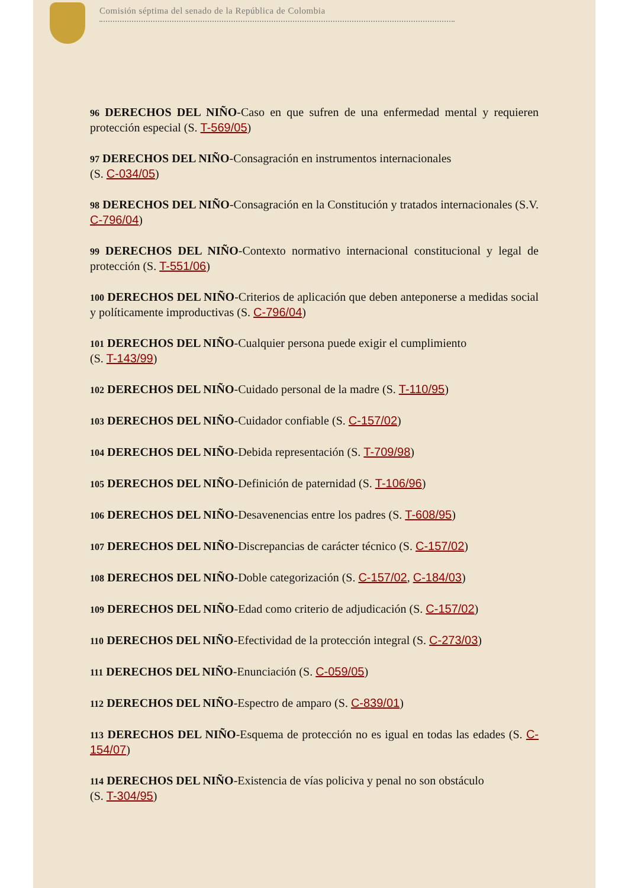Comisión séptima del senado de la República de Colombia
96 DERECHOS DEL NIÑO-Caso en que sufren de una enfermedad mental y requieren protección especial (S. T-569/05)
97 DERECHOS DEL NIÑO-Consagración en instrumentos internacionales
(S. C-034/05)
98 DERECHOS DEL NIÑO-Consagración en la Constitución y tratados internacionales (S.V. C-796/04)
99 DERECHOS DEL NIÑO-Contexto normativo internacional constitucional y legal de protección (S. T-551/06)
100 DERECHOS DEL NIÑO-Criterios de aplicación que deben anteponerse a medidas social y políticamente improductivas (S. C-796/04)
101 DERECHOS DEL NIÑO-Cualquier persona puede exigir el cumplimiento
(S. T-143/99)
102 DERECHOS DEL NIÑO-Cuidado personal de la madre (S. T-110/95)
103 DERECHOS DEL NIÑO-Cuidador confiable (S. C-157/02)
104 DERECHOS DEL NIÑO-Debida representación (S. T-709/98)
105 DERECHOS DEL NIÑO-Definición de paternidad (S. T-106/96)
106 DERECHOS DEL NIÑO-Desavenencias entre los padres (S. T-608/95)
107 DERECHOS DEL NIÑO-Discrepancias de carácter técnico (S. C-157/02)
108 DERECHOS DEL NIÑO-Doble categorización (S. C-157/02, C-184/03)
109 DERECHOS DEL NIÑO-Edad como criterio de adjudicación (S. C-157/02)
110 DERECHOS DEL NIÑO-Efectividad de la protección integral (S. C-273/03)
111 DERECHOS DEL NIÑO-Enunciación (S. C-059/05)
112 DERECHOS DEL NIÑO-Espectro de amparo (S. C-839/01)
113 DERECHOS DEL NIÑO-Esquema de protección no es igual en todas las edades (S. C-154/07)
114 DERECHOS DEL NIÑO-Existencia de vías policiva y penal no son obstáculo
(S. T-304/95)